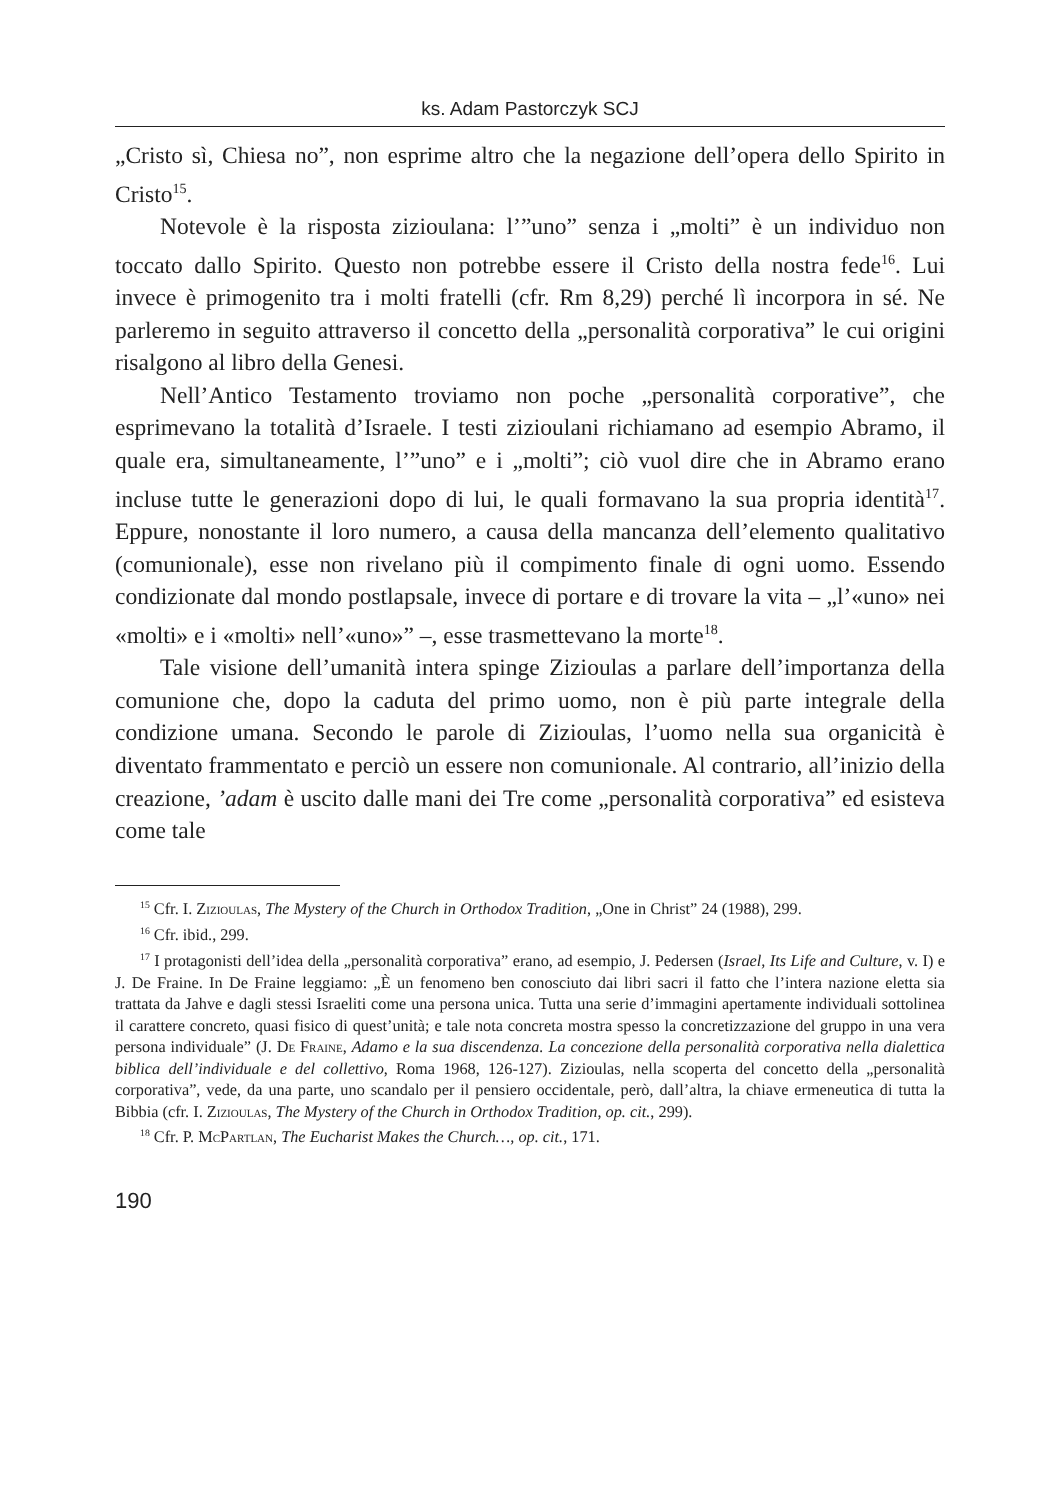ks. Adam Pastorczyk SCJ
„Cristo sì, Chiesa no”, non esprime altro che la negazione dell’opera dello Spirito in Cristo<sup>15</sup>.
Notevole è la risposta zizioulana: l’”uno” senza i „molti” è un individuo non toccato dallo Spirito. Questo non potrebbe essere il Cristo della nostra fede<sup>16</sup>. Lui invece è primogenito tra i molti fratelli (cfr. Rm 8,29) perché lì incorpora in sé. Ne parleremo in seguito attraverso il concetto della „personalità corporativa” le cui origini risalgono al libro della Genesi.
Nell’Antico Testamento troviamo non poche „personalità corporative”, che esprimevano la totalità d’Israele. I testi zizioulani richiamano ad esempio Abramo, il quale era, simultaneamente, l’”uno” e i „molti”; ciò vuol dire che in Abramo erano incluse tutte le generazioni dopo di lui, le quali formavano la sua propria identità<sup>17</sup>. Eppure, nonostante il loro numero, a causa della mancanza dell’elemento qualitativo (comunionale), esse non rivelano più il compimento finale di ogni uomo. Essendo condizionate dal mondo postlapsale, invece di portare e di trovare la vita – „l’«uno» nei «molti» e i «molti» nell’«uno»” –, esse trasmettevano la morte<sup>18</sup>.
Tale visione dell’umanità intera spinge Zizioulas a parlare dell’importanza della comunione che, dopo la caduta del primo uomo, non è più parte integrale della condizione umana. Secondo le parole di Zizioulas, l’uomo nella sua organicità è diventato frammentato e perciò un essere non comunionale. Al contrario, all’inizio della creazione, ’adam è uscito dalle mani dei Tre come „personalità corporativa” ed esisteva come tale
<sup>15</sup> Cfr. I. Zizioulas, The Mystery of the Church in Orthodox Tradition, „One in Christ” 24 (1988), 299.
<sup>16</sup> Cfr. ibid., 299.
<sup>17</sup> I protagonisti dell’idea della „personalità corporativa” erano, ad esempio, J. Pedersen (Israel, Its Life and Culture, v. I) e J. De Fraine. In De Fraine leggiamo: „È un fenomeno ben conosciuto dai libri sacri il fatto che l’intera nazione eletta sia trattata da Jahve e dagli stessi Israeliti come una persona unica. Tutta una serie d’immagini apertamente individuali sottolinea il carattere concreto, quasi fisico di quest’unità; e tale nota concreta mostra spesso la concretizzazione del gruppo in una vera persona individuale” (J. De Fraine, Adamo e la sua discendenza. La concezione della personalità corporativa nella dialettica biblica dell’individuale e del collettivo, Roma 1968, 126-127). Zizioulas, nella scoperta del concetto della „personalità corporativa”, vede, da una parte, uno scandalo per il pensiero occidentale, però, dall’altra, la chiave ermeneutica di tutta la Bibbia (cfr. I. Zizioulas, The Mystery of the Church in Orthodox Tradition, op. cit., 299).
<sup>18</sup> Cfr. P. McPartlan, The Eucharist Makes the Church…, op. cit., 171.
190